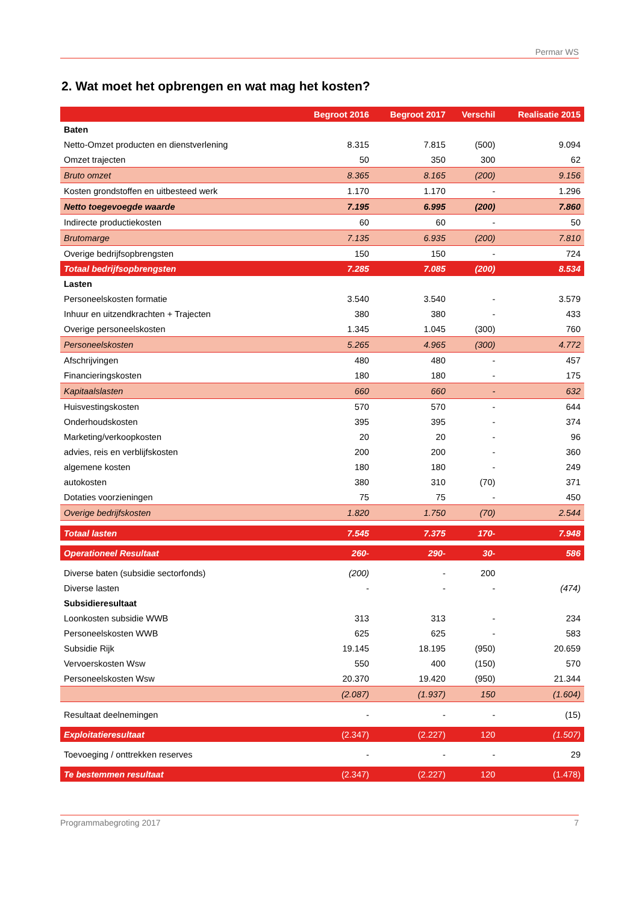Permar WS
2. Wat moet het opbrengen en wat mag het kosten?
| | Begroot 2016 | Begroot 2017 | Verschil | Realisatie 2015 |
| --- | --- | --- | --- | --- |
| Baten | | | | |
| Netto-Omzet producten en dienstverlening | 8.315 | 7.815 | (500) | 9.094 |
| Omzet trajecten | 50 | 350 | 300 | 62 |
| Bruto omzet | 8.365 | 8.165 | (200) | 9.156 |
| Kosten grondstoffen en uitbesteed werk | 1.170 | 1.170 | - | 1.296 |
| Netto toegevoegde waarde | 7.195 | 6.995 | (200) | 7.860 |
| Indirecte productiekosten | 60 | 60 | - | 50 |
| Brutomarge | 7.135 | 6.935 | (200) | 7.810 |
| Overige bedrijfsopbrengsten | 150 | 150 | - | 724 |
| Totaal bedrijfsopbrengsten | 7.285 | 7.085 | (200) | 8.534 |
| Lasten | | | | |
| Personeelskosten formatie | 3.540 | 3.540 | - | 3.579 |
| Inhuur en uitzendkrachten + Trajecten | 380 | 380 | - | 433 |
| Overige personeelskosten | 1.345 | 1.045 | (300) | 760 |
| Personeelskosten | 5.265 | 4.965 | (300) | 4.772 |
| Afschrijvingen | 480 | 480 | - | 457 |
| Financieringskosten | 180 | 180 | - | 175 |
| Kapitaalslasten | 660 | 660 | - | 632 |
| Huisvestingskosten | 570 | 570 | - | 644 |
| Onderhoudskosten | 395 | 395 | - | 374 |
| Marketing/verkoopkosten | 20 | 20 | - | 96 |
| advies, reis en verblijfskosten | 200 | 200 | - | 360 |
| algemene kosten | 180 | 180 | - | 249 |
| autokosten | 380 | 310 | (70) | 371 |
| Dotaties voorzieningen | 75 | 75 | - | 450 |
| Overige bedrijfskosten | 1.820 | 1.750 | (70) | 2.544 |
| Totaal lasten | 7.545 | 7.375 | 170- | 7.948 |
| Operationeel Resultaat | 260- | 290- | 30- | 586 |
| Diverse baten (subsidie sectorfonds) | (200) | - | 200 | |
| Diverse lasten | - | - | - | (474) |
| Subsidieresultaat | | | | |
| Loonkosten subsidie WWB | 313 | 313 | - | 234 |
| Personeelskosten WWB | 625 | 625 | - | 583 |
| Subsidie Rijk | 19.145 | 18.195 | (950) | 20.659 |
| Vervoerskosten Wsw | 550 | 400 | (150) | 570 |
| Personeelskosten Wsw | 20.370 | 19.420 | (950) | 21.344 |
| | (2.087) | (1.937) | 150 | (1.604) |
| Resultaat deelnemingen | - | - | - | (15) |
| Exploitatieresultaat | (2.347) | (2.227) | 120 | (1.507) |
| Toevoeging / onttrekken reserves | - | - | - | 29 |
| Te bestemmen resultaat | (2.347) | (2.227) | 120 | (1.478) |
Programmabegroting 2017 7